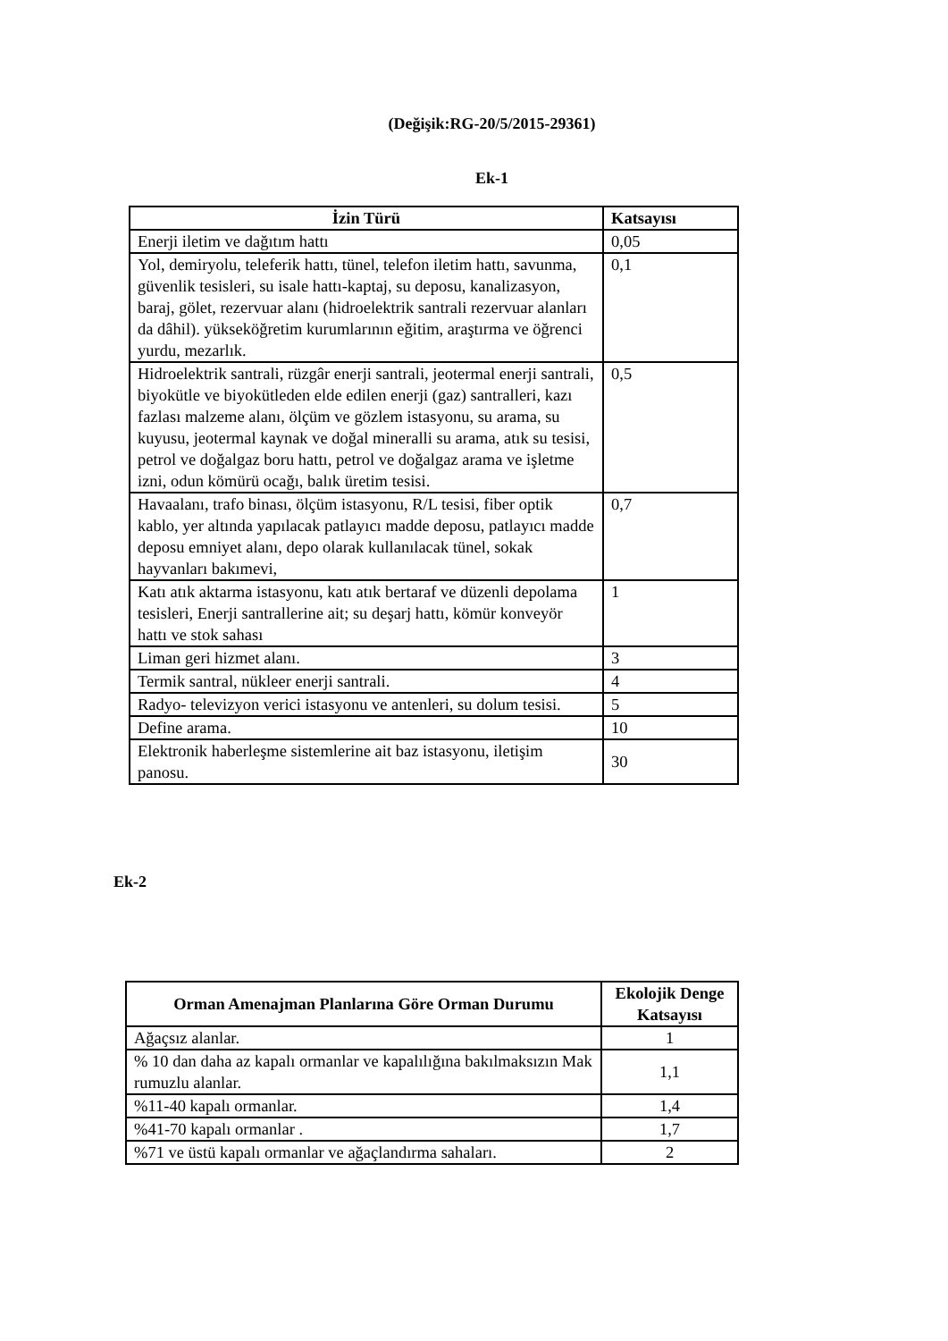(Değişik:RG-20/5/2015-29361)
Ek-1
| İzin Türü | Katsayısı |
| --- | --- |
| Enerji iletim ve dağıtım hattı | 0,05 |
| Yol, demiryolu, teleferik hattı, tünel, telefon iletim hattı, savunma, güvenlik tesisleri, su isale hattı-kaptaj, su deposu, kanalizasyon, baraj, gölet, rezervuar alanı (hidroelektrik santrali rezervuar alanları da dâhil). yükseköğretim kurumlarının eğitim, araştırma ve öğrenci yurdu, mezarlık. | 0,1 |
| Hidroelektrik santrali, rüzgâr enerji santrali, jeotermal enerji santrali, biyokütle ve biyokütleden elde edilen enerji (gaz) santralleri, kazı fazlası malzeme alanı, ölçüm ve gözlem istasyonu, su arama, su kuyusu, jeotermal kaynak ve doğal mineralli su arama, atık su tesisi, petrol ve doğalgaz boru hattı, petrol ve doğalgaz arama ve işletme izni, odun kömürü ocağı, balık üretim tesisi. | 0,5 |
| Havaalanı, trafo binası, ölçüm istasyonu, R/L tesisi, fiber optik kablo, yer altında yapılacak patlayıcı madde deposu, patlayıcı madde deposu emniyet alanı, depo olarak kullanılacak tünel, sokak hayvanları bakımevi, | 0,7 |
| Katı atık aktarma istasyonu, katı atık bertaraf ve düzenli depolama tesisleri, Enerji santrallerine ait; su deşarj hattı, kömür konveyör hattı ve stok sahası | 1 |
| Liman geri hizmet alanı. | 3 |
| Termik santral, nükleer enerji santrali. | 4 |
| Radyo- televizyon verici istasyonu ve antenleri, su dolum tesisi. | 5 |
| Define arama. | 10 |
| Elektronik haberleşme sistemlerine ait baz istasyonu, iletişim panosu. | 30 |
Ek-2
| Orman Amenajman Planlarına Göre Orman Durumu | Ekolojik Denge Katsayısı |
| --- | --- |
| Ağaçsız alanlar. | 1 |
| % 10 dan daha az kapalı ormanlar ve kapalılığına bakılmaksızın Mak rumuzlu alanlar. | 1,1 |
| %11-40 kapalı ormanlar. | 1,4 |
| %41-70 kapalı ormanlar . | 1,7 |
| %71 ve üstü kapalı ormanlar ve ağaçlandırma sahaları. | 2 |